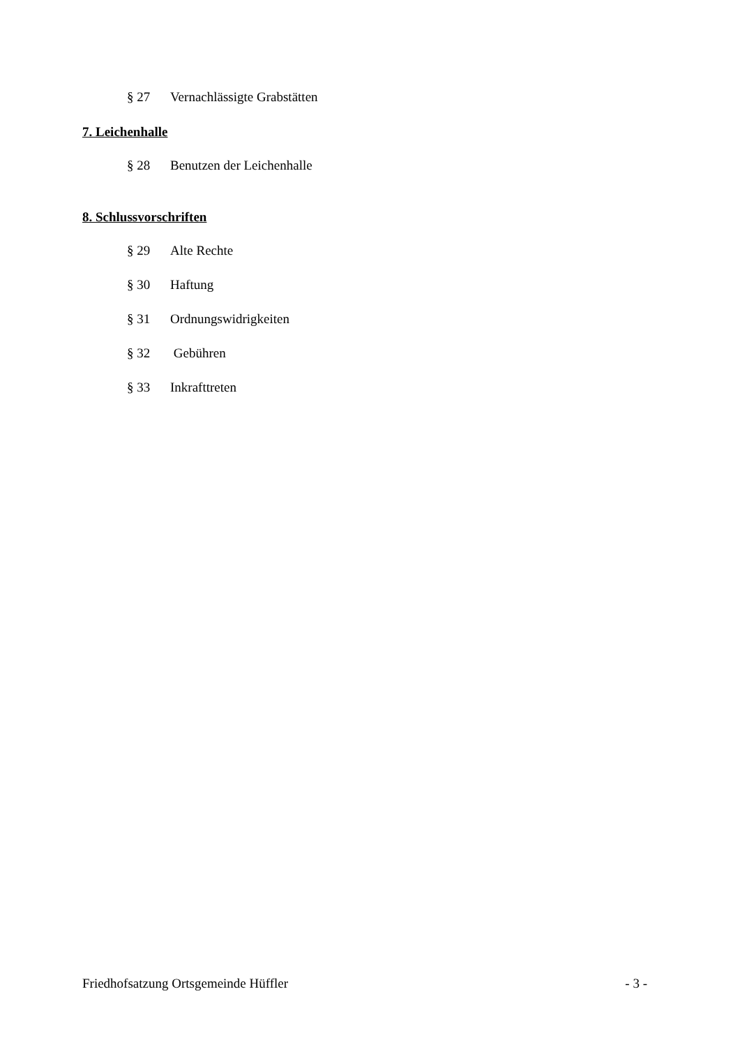§ 27 Vernachlässigte Grabstätten
7. Leichenhalle
§ 28 Benutzen der Leichenhalle
8. Schlussvorschriften
§ 29 Alte Rechte
§ 30 Haftung
§ 31 Ordnungswidrigkeiten
§ 32 Gebühren
§ 33 Inkrafttreten
Friedhofsatzung Ortsgemeinde Hüffler - 3 -